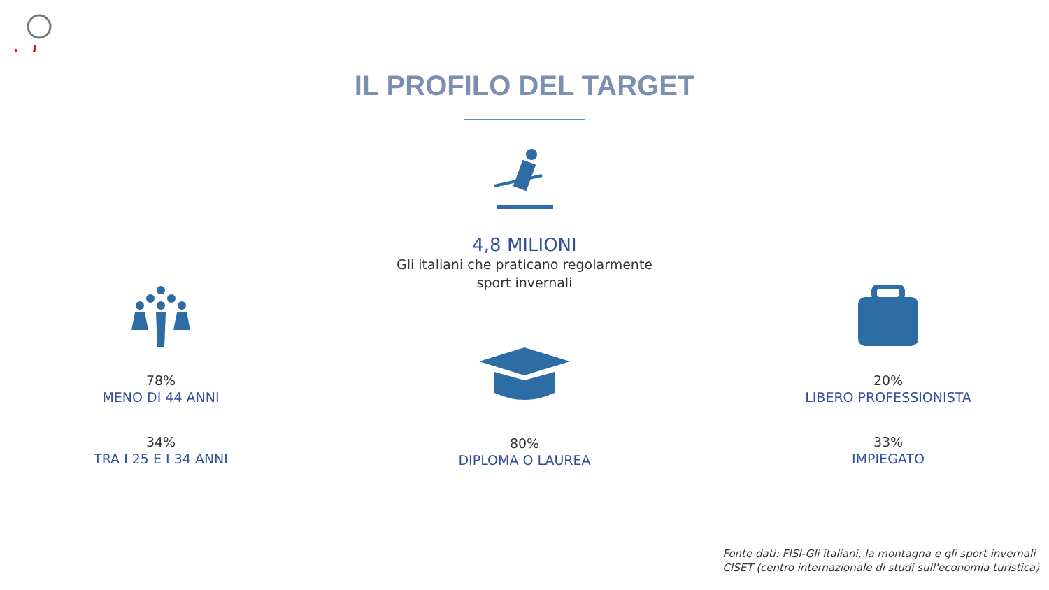IL PROFILO DEL TARGET
4,8 MILIONI
Gli italiani che praticano regolarmente
sport invernali
78%
MENO DI 44 ANNI
34%
TRA I 25 E I 34 ANNI
80%
DIPLOMA O LAUREA
20%
LIBERO PROFESSIONISTA
33%
IMPIEGATO
Fonte dati: FISI-Gli italiani, la montagna e gli sport invernali
CISET (centro internazionale di studi sull'economia turistica)